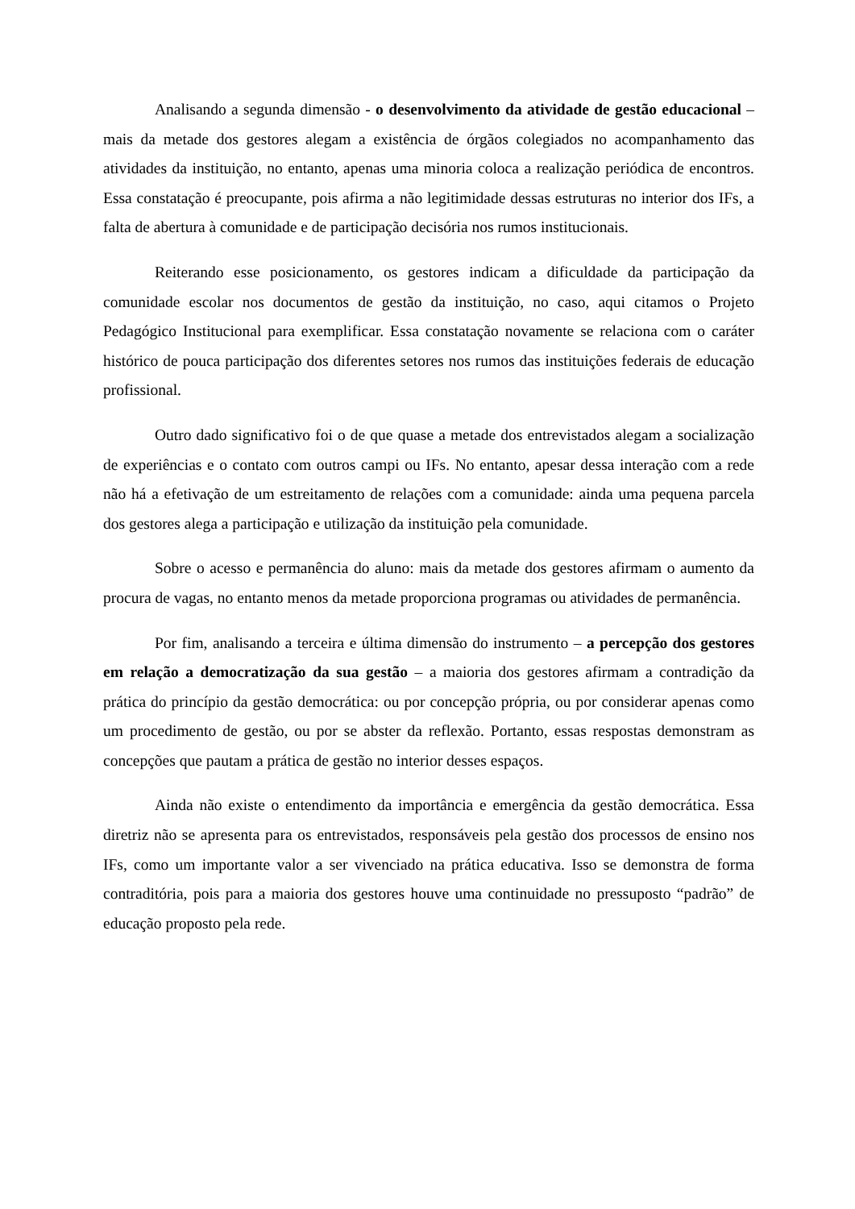Analisando a segunda dimensão - o desenvolvimento da atividade de gestão educacional – mais da metade dos gestores alegam a existência de órgãos colegiados no acompanhamento das atividades da instituição, no entanto, apenas uma minoria coloca a realização periódica de encontros. Essa constatação é preocupante, pois afirma a não legitimidade dessas estruturas no interior dos IFs, a falta de abertura à comunidade e de participação decisória nos rumos institucionais.
Reiterando esse posicionamento, os gestores indicam a dificuldade da participação da comunidade escolar nos documentos de gestão da instituição, no caso, aqui citamos o Projeto Pedagógico Institucional para exemplificar. Essa constatação novamente se relaciona com o caráter histórico de pouca participação dos diferentes setores nos rumos das instituições federais de educação profissional.
Outro dado significativo foi o de que quase a metade dos entrevistados alegam a socialização de experiências e o contato com outros campi ou IFs. No entanto, apesar dessa interação com a rede não há a efetivação de um estreitamento de relações com a comunidade: ainda uma pequena parcela dos gestores alega a participação e utilização da instituição pela comunidade.
Sobre o acesso e permanência do aluno: mais da metade dos gestores afirmam o aumento da procura de vagas, no entanto menos da metade proporciona programas ou atividades de permanência.
Por fim, analisando a terceira e última dimensão do instrumento – a percepção dos gestores em relação a democratização da sua gestão – a maioria dos gestores afirmam a contradição da prática do princípio da gestão democrática: ou por concepção própria, ou por considerar apenas como um procedimento de gestão, ou por se abster da reflexão. Portanto, essas respostas demonstram as concepções que pautam a prática de gestão no interior desses espaços.
Ainda não existe o entendimento da importância e emergência da gestão democrática. Essa diretriz não se apresenta para os entrevistados, responsáveis pela gestão dos processos de ensino nos IFs, como um importante valor a ser vivenciado na prática educativa. Isso se demonstra de forma contraditória, pois para a maioria dos gestores houve uma continuidade no pressuposto “padrão” de educação proposto pela rede.